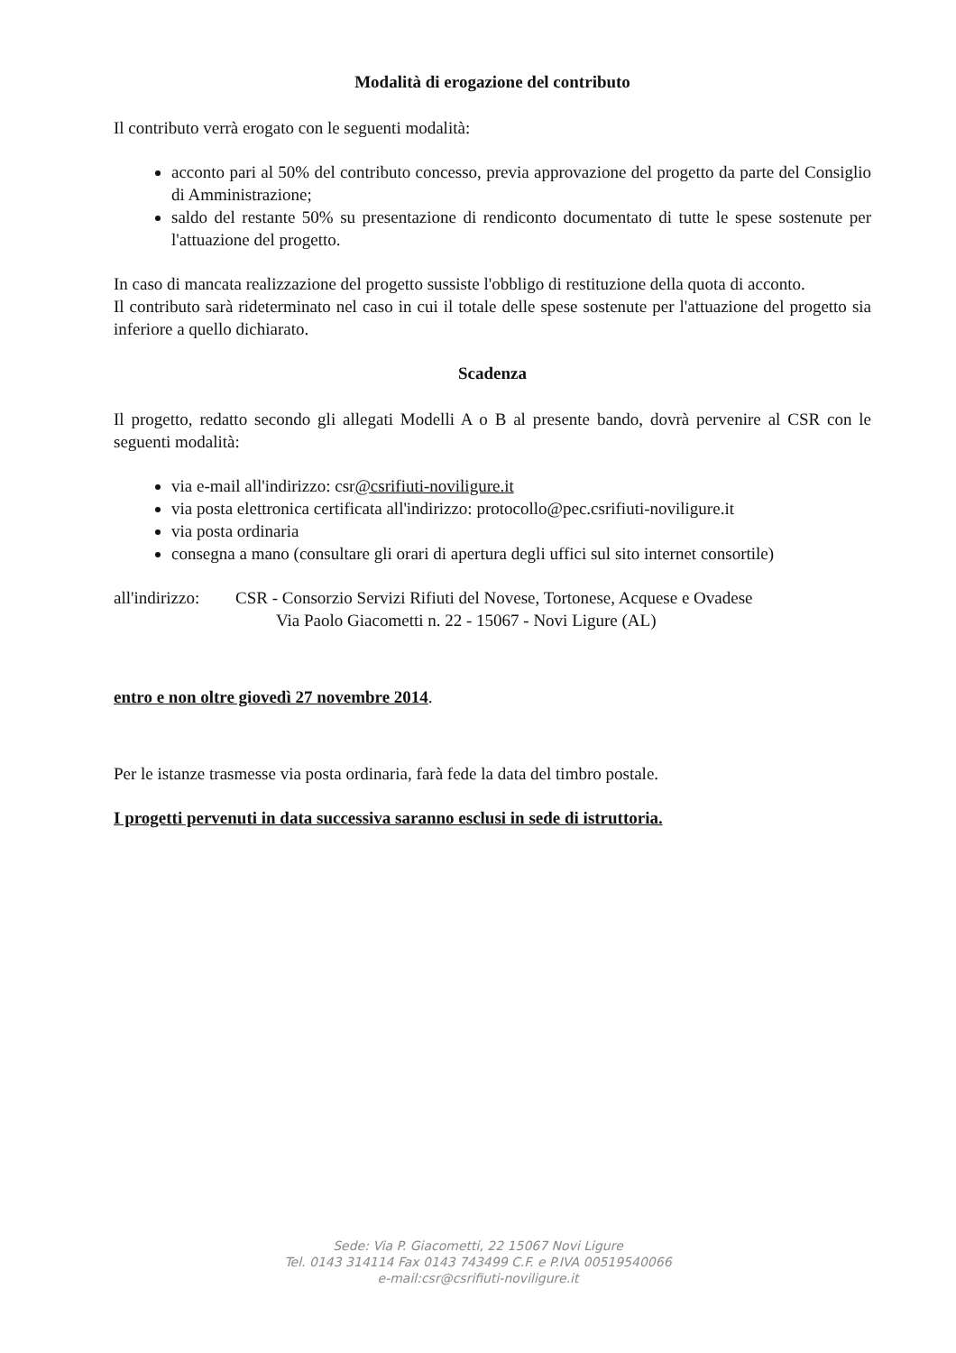Modalità di erogazione del contributo
Il contributo verrà erogato con le seguenti modalità:
acconto pari al 50% del contributo concesso, previa approvazione del progetto da parte del Consiglio di Amministrazione;
saldo del restante 50% su presentazione di rendiconto documentato di tutte le spese sostenute per l'attuazione del progetto.
In caso di mancata realizzazione del progetto sussiste l'obbligo di restituzione della quota di acconto.
Il contributo sarà rideterminato nel caso in cui il totale delle spese sostenute per l'attuazione del progetto sia inferiore a quello dichiarato.
Scadenza
Il progetto, redatto secondo gli allegati Modelli A o B al presente bando, dovrà pervenire al CSR con le seguenti modalità:
via e-mail all'indirizzo: csr@csrifiuti-noviligure.it
via posta elettronica certificata all'indirizzo: protocollo@pec.csrifiuti-noviligure.it
via posta ordinaria
consegna a mano (consultare gli orari di apertura degli uffici sul sito internet consortile)
all'indirizzo:
CSR - Consorzio Servizi Rifiuti del Novese, Tortonese, Acquese e Ovadese
Via Paolo Giacometti n. 22 - 15067 - Novi Ligure (AL)
entro e non oltre giovedì 27 novembre 2014.
Per le istanze trasmesse via posta ordinaria, farà fede la data del timbro postale.
I progetti pervenuti in data successiva saranno esclusi in sede di istruttoria.
Sede: Via P. Giacometti, 22 15067 Novi Ligure
Tel. 0143 314114 Fax 0143 743499 C.F. e P.IVA 00519540066
e-mail:csr@csrifiuti-noviligure.it